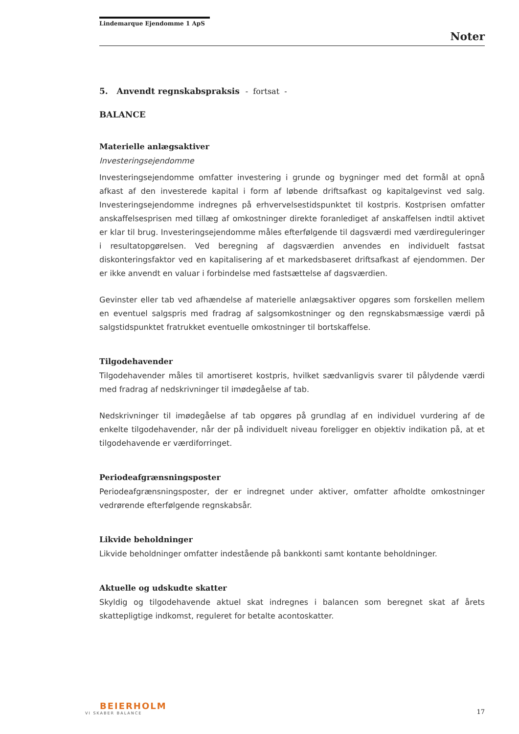Lindemarque Ejendomme 1 ApS
Noter
5. Anvendt regnskabspraksis - fortsat -
BALANCE
Materielle anlægsaktiver
Investeringsejendomme
Investeringsejendomme omfatter investering i grunde og bygninger med det formål at opnå afkast af den investerede kapital i form af løbende driftsafkast og kapitalgevinst ved salg. Investeringsejendomme indregnes på erhvervelsestidspunktet til kostpris. Kostprisen omfatter anskaffelsesprisen med tillæg af omkostninger direkte foranlediget af anskaffelsen indtil aktivet er klar til brug. Investeringsejendomme måles efterfølgende til dagsværdi med værdireguleringer i resultatopgørelsen. Ved beregning af dagsværdien anvendes en individuelt fastsat diskonteringsfaktor ved en kapitalisering af et markedsbaseret driftsafkast af ejendommen. Der er ikke anvendt en valuar i forbindelse med fastsættelse af dagsværdien.
Gevinster eller tab ved afhændelse af materielle anlægsaktiver opgøres som forskellen mellem en eventuel salgspris med fradrag af salgsomkostninger og den regnskabsmæssige værdi på salgstidspunktet fratrukket eventuelle omkostninger til bortskaffelse.
Tilgodehavender
Tilgodehavender måles til amortiseret kostpris, hvilket sædvanligvis svarer til pålydende værdi med fradrag af nedskrivninger til imødegåelse af tab.
Nedskrivninger til imødegåelse af tab opgøres på grundlag af en individuel vurdering af de enkelte tilgodehavender, når der på individuelt niveau foreligger en objektiv indikation på, at et tilgodehavende er værdiforringet.
Periodeafgrænsningsposter
Periodeafgrænsningsposter, der er indregnet under aktiver, omfatter afholdte omkostninger vedrørende efterfølgende regnskabsår.
Likvide beholdninger
Likvide beholdninger omfatter indestående på bankkonti samt kontante beholdninger.
Aktuelle og udskudte skatter
Skyldig og tilgodehavende aktuel skat indregnes i balancen som beregnet skat af årets skattepligtige indkomst, reguleret for betalte acontoskatter.
BEIERHOLM
VI SKABER BALANCE
17